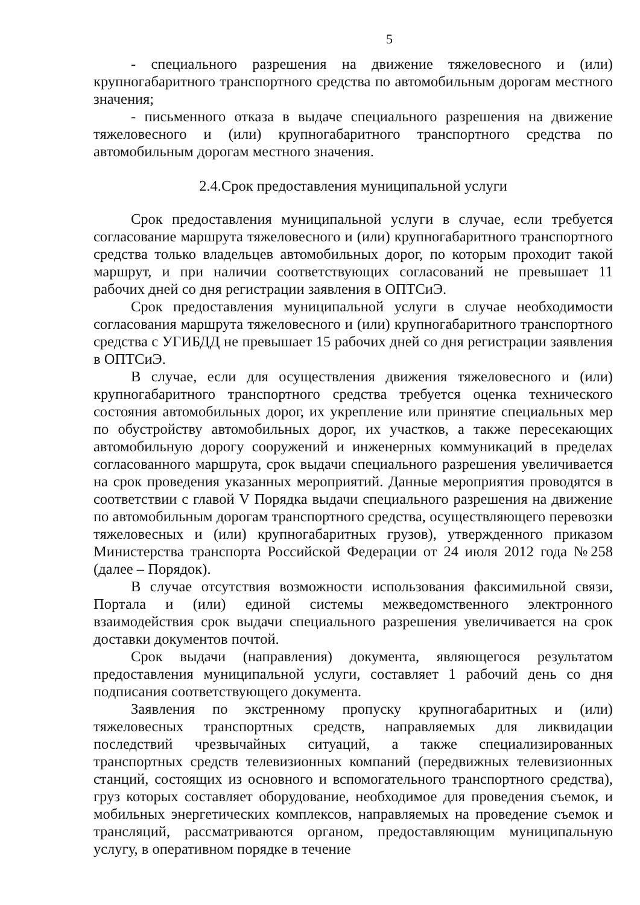5
- специального разрешения на движение тяжеловесного и (или) крупногабаритного транспортного средства по автомобильным дорогам местного значения;
- письменного отказа в выдаче специального разрешения на движение тяжеловесного и (или) крупногабаритного транспортного средства по автомобильным дорогам местного значения.
2.4.Срок предоставления муниципальной услуги
Срок предоставления муниципальной услуги в случае, если требуется согласование маршрута тяжеловесного и (или) крупногабаритного транспортного средства только владельцев автомобильных дорог, по которым проходит такой маршрут, и при наличии соответствующих согласований не превышает 11 рабочих дней со дня регистрации заявления в ОПТСиЭ.
Срок предоставления муниципальной услуги в случае необходимости согласования маршрута тяжеловесного и (или) крупногабаритного транспортного средства с УГИБДД не превышает 15 рабочих дней со дня регистрации заявления в ОПТСиЭ.
В случае, если для осуществления движения тяжеловесного и (или) крупногабаритного транспортного средства требуется оценка технического состояния автомобильных дорог, их укрепление или принятие специальных мер по обустройству автомобильных дорог, их участков, а также пересекающих автомобильную дорогу сооружений и инженерных коммуникаций в пределах согласованного маршрута, срок выдачи специального разрешения увеличивается на срок проведения указанных мероприятий. Данные мероприятия проводятся в соответствии с главой V Порядка выдачи специального разрешения на движение по автомобильным дорогам транспортного средства, осуществляющего перевозки тяжеловесных и (или) крупногабаритных грузов), утвержденного приказом Министерства транспорта Российской Федерации от 24 июля 2012 года №258 (далее – Порядок).
В случае отсутствия возможности использования факсимильной связи, Портала и (или) единой системы межведомственного электронного взаимодействия срок выдачи специального разрешения увеличивается на срок доставки документов почтой.
Срок выдачи (направления) документа, являющегося результатом предоставления муниципальной услуги, составляет 1 рабочий день со дня подписания соответствующего документа.
Заявления по экстренному пропуску крупногабаритных и (или) тяжеловесных транспортных средств, направляемых для ликвидации последствий чрезвычайных ситуаций, а также специализированных транспортных средств телевизионных компаний (передвижных телевизионных станций, состоящих из основного и вспомогательного транспортного средства), груз которых составляет оборудование, необходимое для проведения съемок, и мобильных энергетических комплексов, направляемых на проведение съемок и трансляций, рассматриваются органом, предоставляющим муниципальную услугу, в оперативном порядке в течение